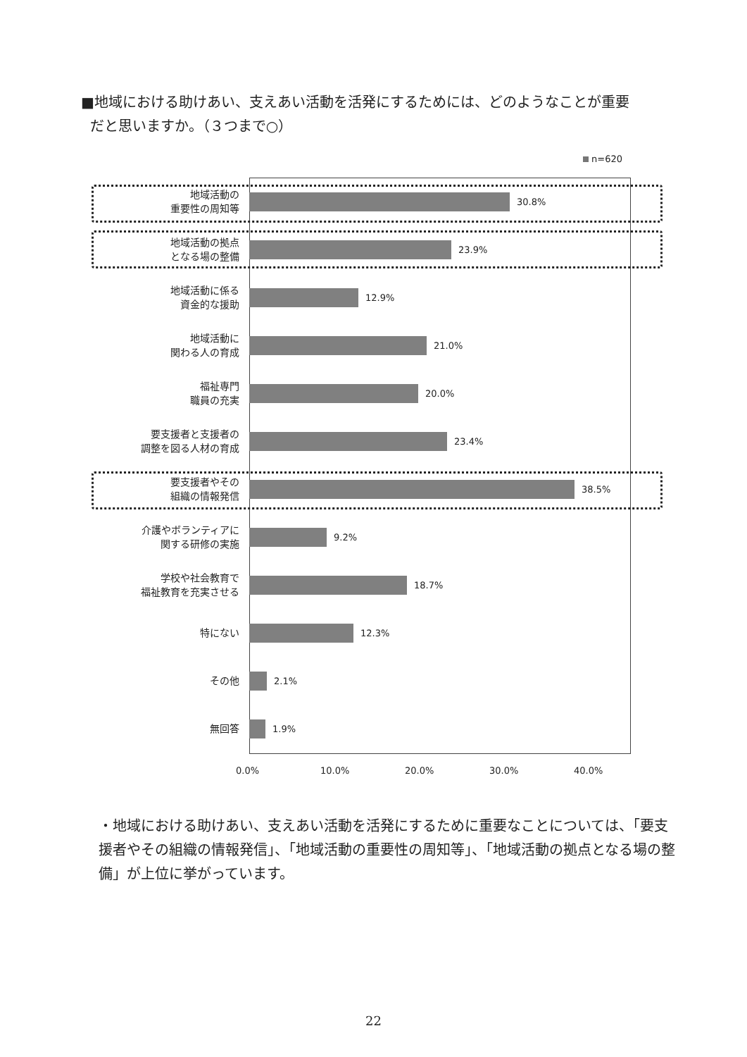■地域における助けあい、支えあい活動を活発にするためには、どのようなことが重要
だと思いますか。（３つまで○）
n=620
地域活動の
重要性の周知等
30.8%
地域活動の拠点
となる場の整備
23.9%
地域活動に係る
資金的な援助
12.9%
地域活動に
関わる人の育成
21.0%
福祉専門
職員の充実
20.0%
要支援者と支援者の
調整を図る人材の育成
23.4%
要支援者やその
組織の情報発信
38.5%
介護やボランティアに
関する研修の実施
9.2%
学校や社会教育で
福祉教育を充実させる
18.7%
特にない
12.3%
その他
2.1%
無回答
1.9%
0.0% 10.0% 20.0% 30.0% 40.0%
・地域における助けあい、支えあい活動を活発にするために重要なことについては、「要支援者やその組織の情報発信」、「地域活動の重要性の周知等」、「地域活動の拠点となる場の整備」が上位に挙がっています。
22